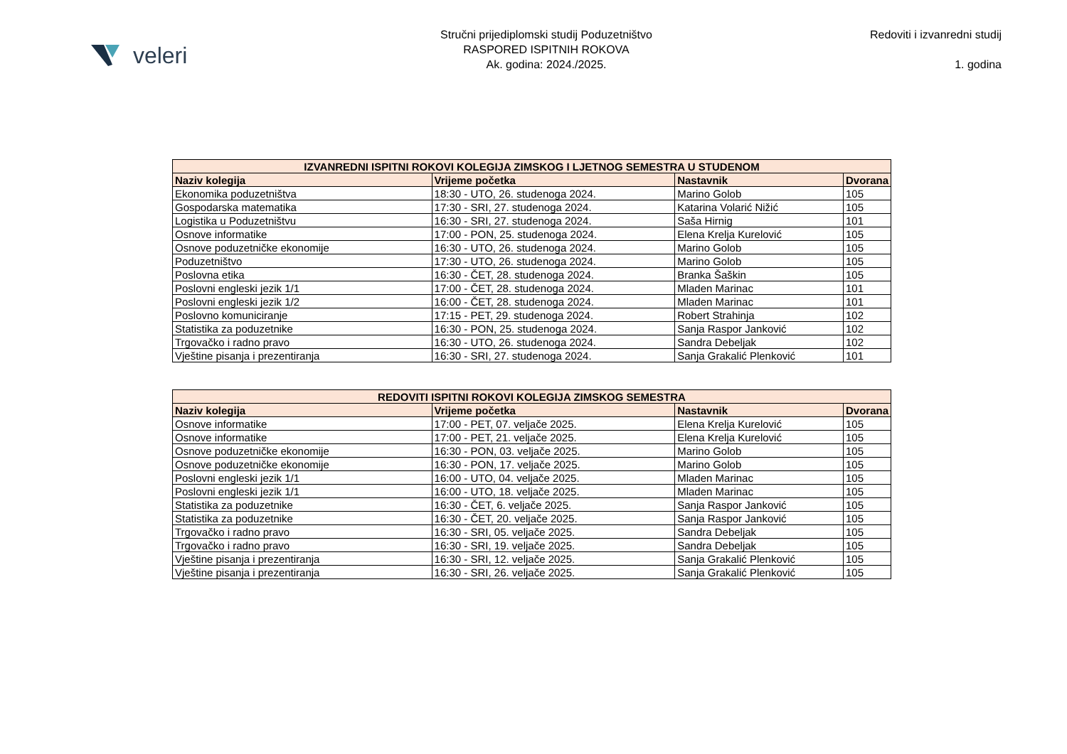veleri
Stručni prijediplomski studij Poduzetništvo
RASPORED ISPITNIH ROKOVA
Ak. godina: 2024./2025.
Redoviti i izvanredni studij
1. godina
| IZVANREDNI ISPITNI ROKOVI KOLEGIJA ZIMSKOG I LJETNOG SEMESTRA U STUDENOM | | | |
| --- | --- | --- | --- |
| Naziv kolegija | Vrijeme početka | Nastavnik | Dvorana |
| Ekonomika poduzetništva | 18:30 - UTO, 26. studenoga 2024. | Marino Golob | 105 |
| Gospodarska matematika | 17:30 - SRI, 27. studenoga 2024. | Katarina Volarić Nižić | 105 |
| Logistika u Poduzetništvu | 16:30 - SRI, 27. studenoga 2024. | Saša Hirnig | 101 |
| Osnove informatike | 17:00 - PON, 25. studenoga 2024. | Elena Krelja Kurelović | 105 |
| Osnove poduzetničke ekonomije | 16:30 - UTO, 26. studenoga 2024. | Marino Golob | 105 |
| Poduzetništvo | 17:30 - UTO, 26. studenoga 2024. | Marino Golob | 105 |
| Poslovna etika | 16:30 - ČET, 28. studenoga 2024. | Branka Šaškin | 105 |
| Poslovni engleski jezik 1/1 | 17:00 - ČET, 28. studenoga 2024. | Mladen Marinac | 101 |
| Poslovni engleski jezik 1/2 | 16:00 - ČET, 28. studenoga 2024. | Mladen Marinac | 101 |
| Poslovno komuniciranje | 17:15 - PET, 29. studenoga 2024. | Robert Strahinja | 102 |
| Statistika za poduzetnike | 16:30 - PON, 25. studenoga 2024. | Sanja Raspor Janković | 102 |
| Trgovačko i radno pravo | 16:30 - UTO, 26. studenoga 2024. | Sandra Debeljak | 102 |
| Vještine pisanja i prezentiranja | 16:30 - SRI, 27. studenoga 2024. | Sanja Grakalić Plenković | 101 |
| REDOVITI ISPITNI ROKOVI KOLEGIJA ZIMSKOG SEMESTRA | | | |
| --- | --- | --- | --- |
| Naziv kolegija | Vrijeme početka | Nastavnik | Dvorana |
| Osnove informatike | 17:00 - PET, 07. veljače 2025. | Elena Krelja Kurelović | 105 |
| Osnove informatike | 17:00 - PET, 21. veljače 2025. | Elena Krelja Kurelović | 105 |
| Osnove poduzetničke ekonomije | 16:30 - PON, 03. veljače 2025. | Marino Golob | 105 |
| Osnove poduzetničke ekonomije | 16:30 - PON, 17. veljače 2025. | Marino Golob | 105 |
| Poslovni engleski jezik 1/1 | 16:00 - UTO, 04. veljače 2025. | Mladen Marinac | 105 |
| Poslovni engleski jezik 1/1 | 16:00 - UTO, 18. veljače 2025. | Mladen Marinac | 105 |
| Statistika za poduzetnike | 16:30 - ČET, 6. veljače 2025. | Sanja Raspor Janković | 105 |
| Statistika za poduzetnike | 16:30 - ČET, 20. veljače 2025. | Sanja Raspor Janković | 105 |
| Trgovačko i radno pravo | 16:30 - SRI, 05. veljače 2025. | Sandra Debeljak | 105 |
| Trgovačko i radno pravo | 16:30 - SRI, 19. veljače 2025. | Sandra Debeljak | 105 |
| Vještine pisanja i prezentiranja | 16:30 - SRI, 12. veljače 2025. | Sanja Grakalić Plenković | 105 |
| Vještine pisanja i prezentiranja | 16:30 - SRI, 26. veljače 2025. | Sanja Grakalić Plenković | 105 |